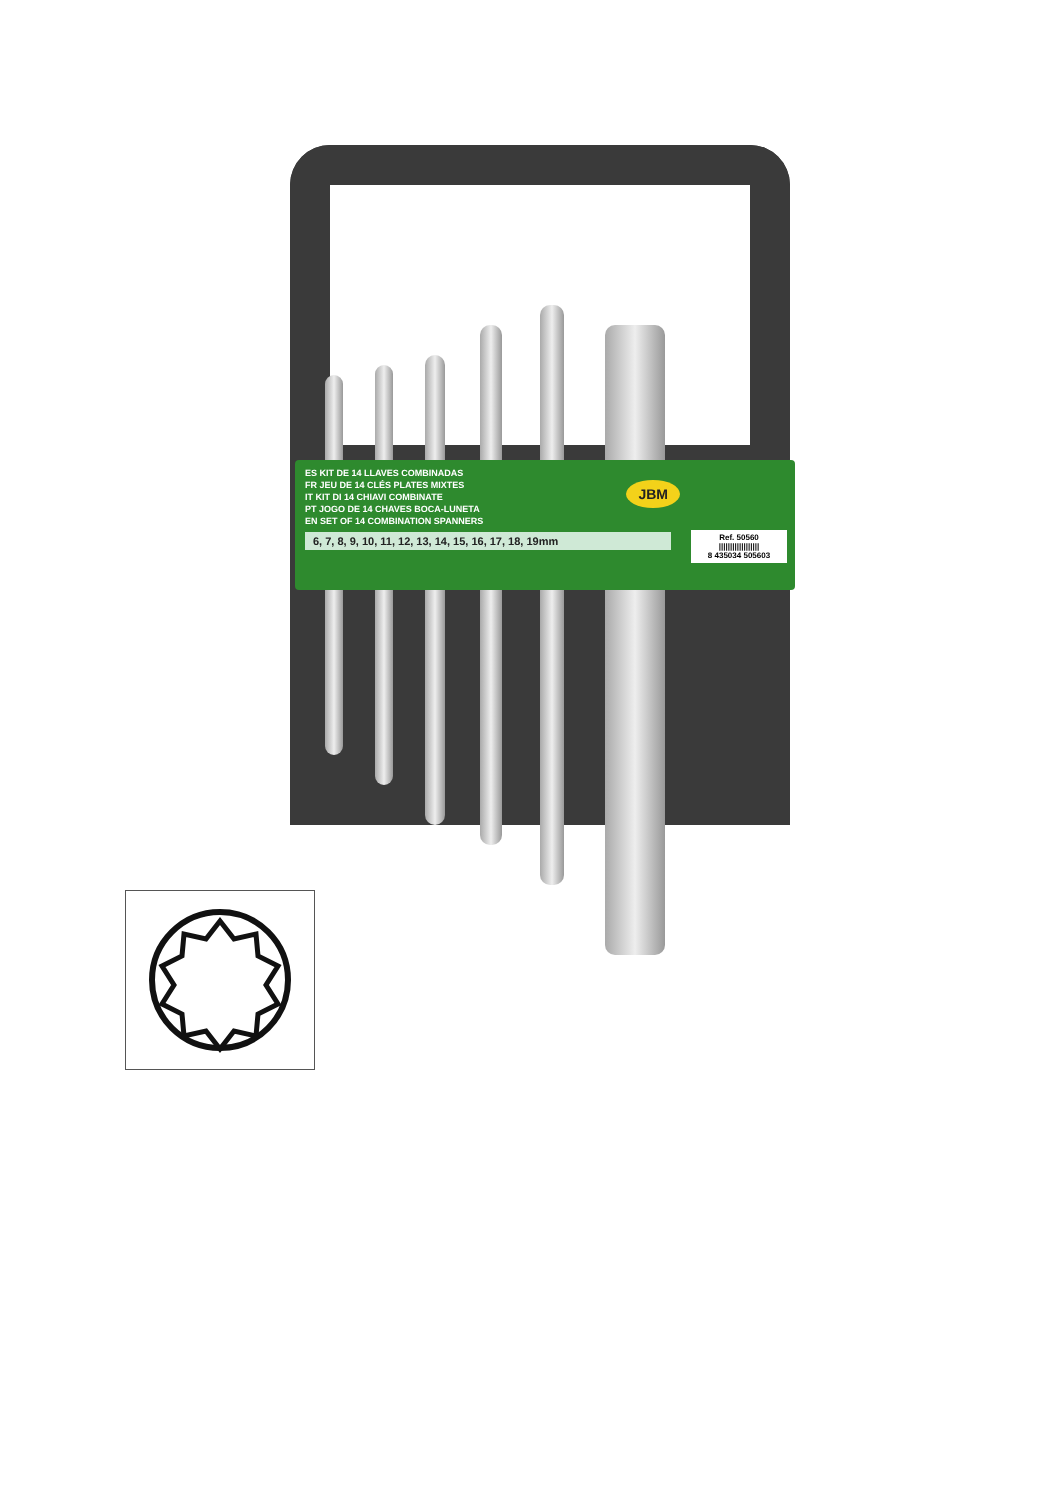JBM
ES KIT DE 14 LLAVES COMBINADAS
FR JEU DE 14 CLÉS PLATES MIXTES
IT KIT DI 14 CHIAVI COMBINATE
PT JOGO DE 14 CHAVES BOCA-LUNETA
EN SET OF 14 COMBINATION SPANNERS
6, 7, 8, 9, 10, 11, 12, 13, 14, 15, 16, 17, 18, 19mm
Ref. 50560
||||||||||||||||||
8 435034 505603